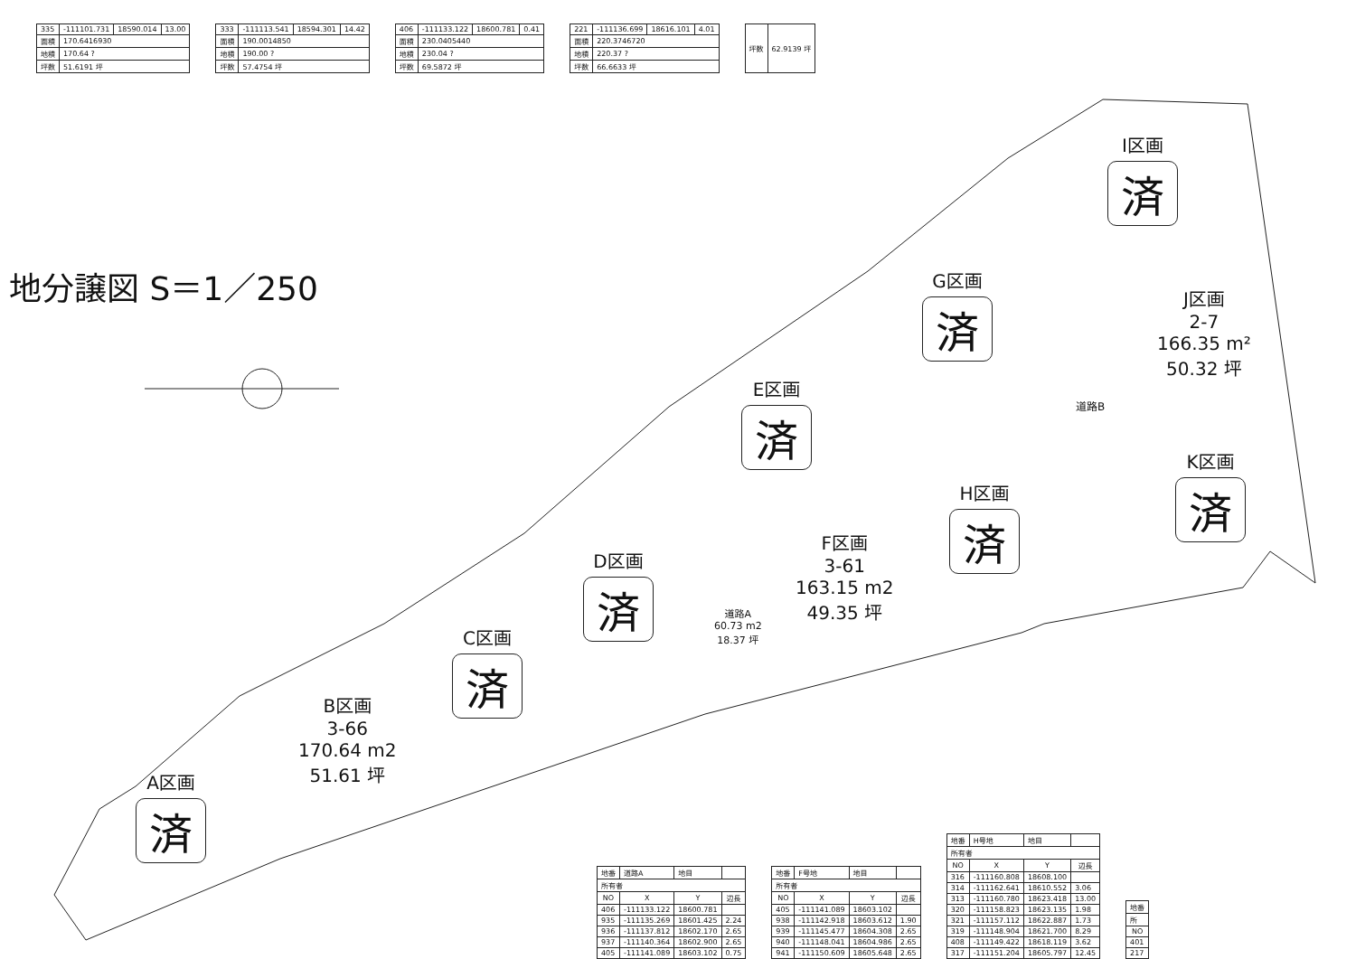| 335 | -111101.731 | 18590.014 | 13.00 |
| 面積 | 170.6416930 | | |
| 地積 | 170.64 ? | | |
| 坪数 | 51.6191 坪 | | |
| 333 | -111113.541 | 18594.301 | 14.42 |
| 面積 | 190.0014850 | | |
| 地積 | 190.00 ? | | |
| 坪数 | 57.4754 坪 | | |
| 406 | -111133.122 | 18600.781 | 0.41 |
| 面積 | 230.0405440 | | |
| 地積 | 230.04 ? | | |
| 坪数 | 69.5872 坪 | | |
| 221 | -111136.699 | 18616.101 | 4.01 |
| 面積 | 220.3746720 | | |
| 地積 | 220.37 ? | | |
| 坪数 | 66.6633 坪 | | |
| 坪数 | 62.9139 坪 |
地分譲図 S＝1／250
A区画
済
B区画
3-66
170.64 m2
51.61 坪
C区画
済
D区画
済
道路A
60.73 m2
18.37 坪
E区画
済
F区画
3-61
163.15 m2
49.35 坪
G区画
済
H区画
済
I区画
済
道路B
J区画
2-7
166.35 m²
50.32 坪
K区画
済
| 地番 | 道路A | 地目 | |
| 所有者 | | | |
| NO | X | Y | 辺長 |
| 406 | -111133.122 | 18600.781 | |
| 935 | -111135.269 | 18601.425 | 2.24 |
| 936 | -111137.812 | 18602.170 | 2.65 |
| 937 | -111140.364 | 18602.900 | 2.65 |
| 405 | -111141.089 | 18603.102 | 0.75 |
| 地番 | F号地 | 地目 | |
| 所有者 | | | |
| NO | X | Y | 辺長 |
| 405 | -111141.089 | 18603.102 | |
| 938 | -111142.918 | 18603.612 | 1.90 |
| 939 | -111145.477 | 18604.308 | 2.65 |
| 940 | -111148.041 | 18604.986 | 2.65 |
| 941 | -111150.609 | 18605.648 | 2.65 |
| 地番 | H号地 | 地目 | |
| 所有者 | | | |
| NO | X | Y | 辺長 |
| 316 | -111160.808 | 18608.100 | |
| 314 | -111162.641 | 18610.552 | 3.06 |
| 313 | -111160.780 | 18623.418 | 13.00 |
| 320 | -111158.823 | 18623.135 | 1.98 |
| 321 | -111157.112 | 18622.887 | 1.73 |
| 319 | -111148.904 | 18621.700 | 8.29 |
| 408 | -111149.422 | 18618.119 | 3.62 |
| 317 | -111151.204 | 18605.797 | 12.45 |
| 地番 |
| 所 |
| NO |
| 401 |
| 217 |